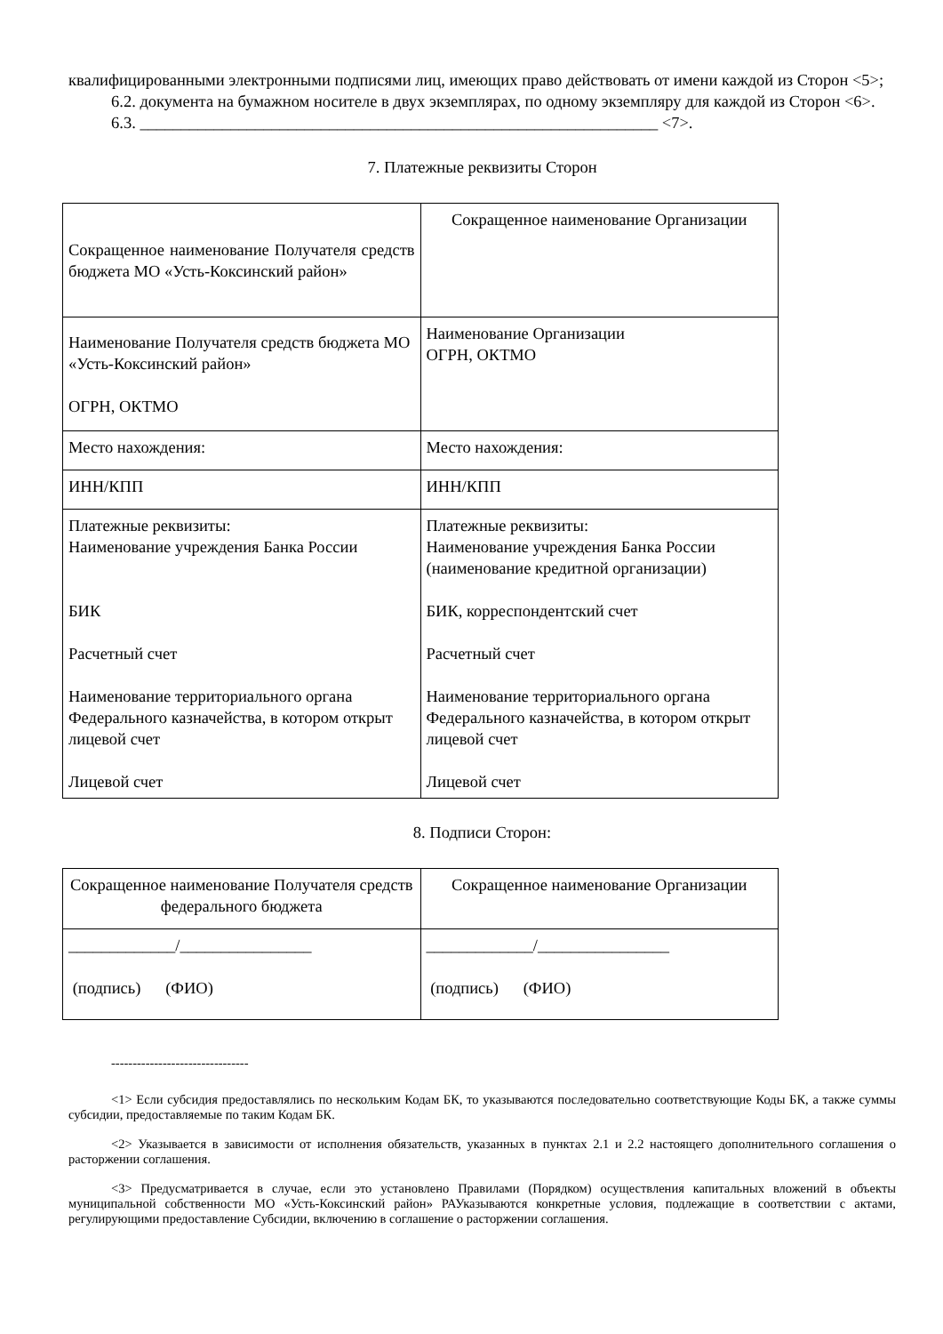квалифицированными электронными подписями лиц, имеющих право действовать от имени каждой из Сторон <5>;
6.2. документа на бумажном носителе в двух экземплярах, по одному экземпляру для каждой из Сторон <6>.
6.3. _______________________________________________________________ <7>.
7. Платежные реквизиты Сторон
| Сокращенное наименование Получателя средств бюджета МО «Усть-Коксинский район» | Сокращенное наименование Организации |
| Наименование Получателя средств бюджета МО «Усть-Коксинский район» ОГРН, ОКТМО | Наименование Организации ОГРН, ОКТМО |
| Место нахождения: | Место нахождения: |
| ИНН/КПП | ИНН/КПП |
| Платежные реквизиты: Наименование учреждения Банка России БИК Расчетный счет Наименование территориального органа Федерального казначейства, в котором открыт лицевой счет Лицевой счет | Платежные реквизиты: Наименование учреждения Банка России (наименование кредитной организации) БИК, корреспондентский счет Расчетный счет Наименование территориального органа Федерального казначейства, в котором открыт лицевой счет Лицевой счет |
8. Подписи Сторон:
| Сокращенное наименование Получателя средств федерального бюджета | Сокращенное наименование Организации |
| _____________/________________ (подпись) (ФИО) | _____________/________________ (подпись) (ФИО) |
--------------------------------
<1> Если субсидия предоставлялись по нескольким Кодам БК, то указываются последовательно соответствующие Коды БК, а также суммы субсидии, предоставляемые по таким Кодам БК.
<2> Указывается в зависимости от исполнения обязательств, указанных в пунктах 2.1 и 2.2 настоящего дополнительного соглашения о расторжении соглашения.
<3> Предусматривается в случае, если это установлено Правилами (Порядком) осуществления капитальных вложений в объекты муниципальной собственности МО «Усть-Коксинский район» РАУказываются конкретные условия, подлежащие в соответствии с актами, регулирующими предоставление Субсидии, включению в соглашение о расторжении соглашения.